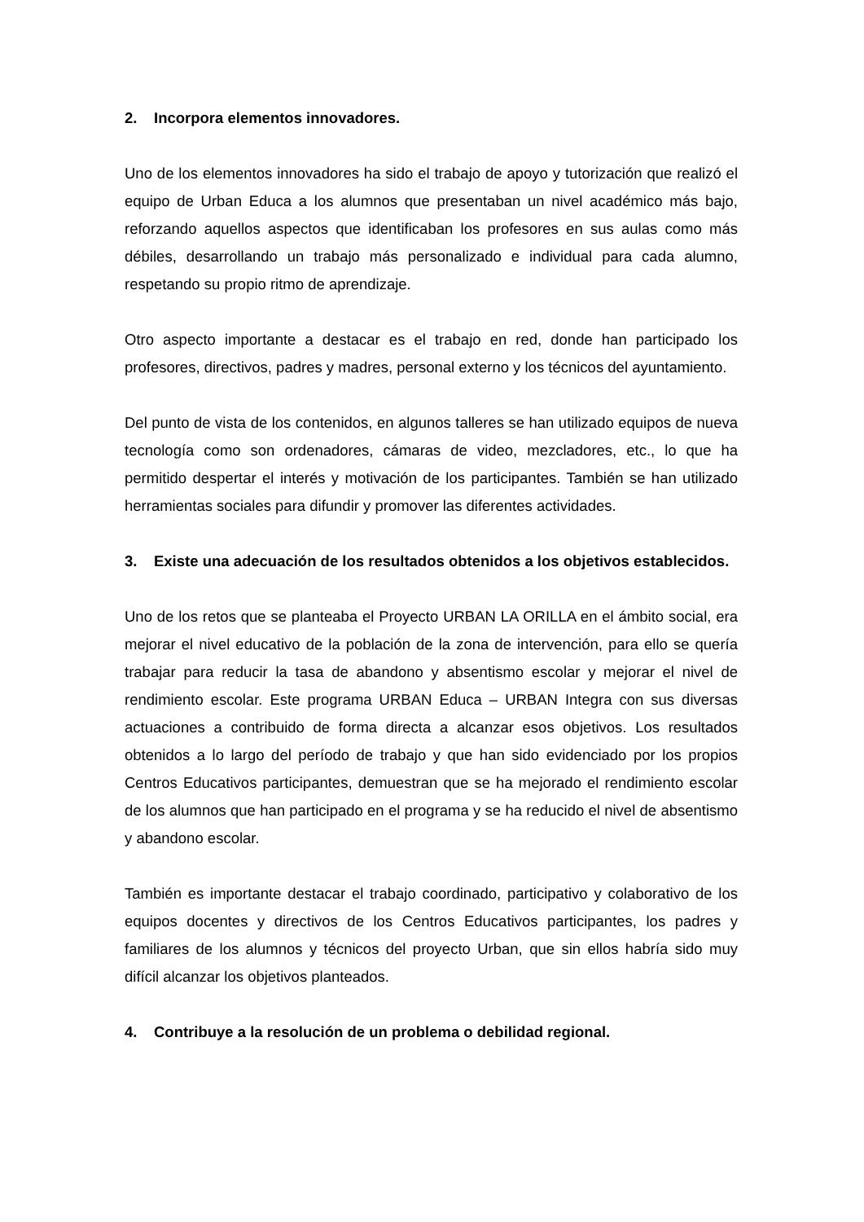2. Incorpora elementos innovadores.
Uno de los elementos innovadores ha sido el trabajo de apoyo y tutorización que realizó el equipo de Urban Educa a los alumnos que presentaban un nivel académico más bajo, reforzando aquellos aspectos que identificaban los profesores en sus aulas como más débiles, desarrollando un trabajo más personalizado e individual para cada alumno, respetando su propio ritmo de aprendizaje.
Otro aspecto importante a destacar es el trabajo en red, donde han participado los profesores, directivos, padres y madres, personal externo y los técnicos del ayuntamiento.
Del punto de vista de los contenidos, en algunos talleres se han utilizado equipos de nueva tecnología como son ordenadores, cámaras de video, mezcladores, etc., lo que ha permitido despertar el interés y motivación de los participantes. También se han utilizado herramientas sociales para difundir y promover las diferentes actividades.
3. Existe una adecuación de los resultados obtenidos a los objetivos establecidos.
Uno de los retos que se planteaba el Proyecto URBAN LA ORILLA en el ámbito social, era mejorar el nivel educativo de la población de la zona de intervención, para ello se quería trabajar para reducir la tasa de abandono y absentismo escolar y mejorar el nivel de rendimiento escolar. Este programa URBAN Educa – URBAN Integra con sus diversas actuaciones a contribuido de forma directa a alcanzar esos objetivos. Los resultados obtenidos a lo largo del período de trabajo y que han sido evidenciado por los propios Centros Educativos participantes, demuestran que se ha mejorado el rendimiento escolar de los alumnos que han participado en el programa y se ha reducido el nivel de absentismo y abandono escolar.
También es importante destacar el trabajo coordinado, participativo y colaborativo de los equipos docentes y directivos de los Centros Educativos participantes, los padres y familiares de los alumnos y técnicos del proyecto Urban, que sin ellos habría sido muy difícil alcanzar los objetivos planteados.
4. Contribuye a la resolución de un problema o debilidad regional.